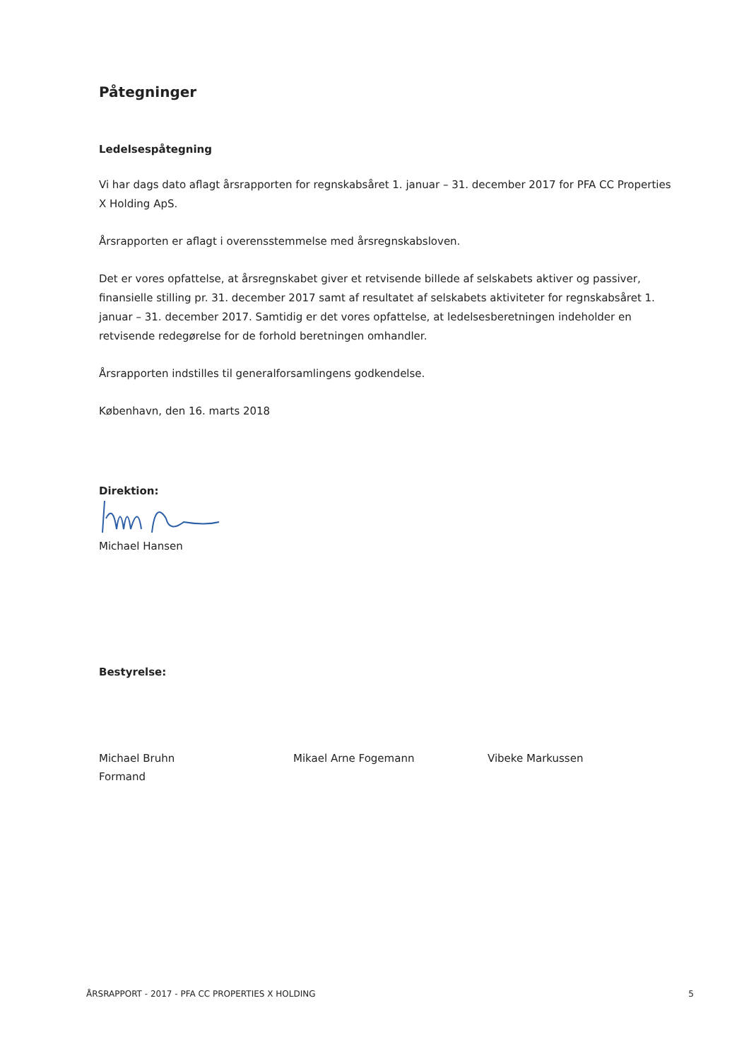Påtegninger
Ledelsespåtegning
Vi har dags dato aflagt årsrapporten for regnskabsåret 1. januar – 31. december 2017 for PFA CC Properties X Holding ApS.
Årsrapporten er aflagt i overensstemmelse med årsregnskabsloven.
Det er vores opfattelse, at årsregnskabet giver et retvisende billede af selskabets aktiver og passiver, finansielle stilling pr. 31. december 2017 samt af resultatet af selskabets aktiviteter for regnskabsåret 1. januar – 31. december 2017. Samtidig er det vores opfattelse, at ledelsesberetningen indeholder en retvisende redegørelse for de forhold beretningen omhandler.
Årsrapporten indstilles til generalforsamlingens godkendelse.
København, den 16. marts 2018
Direktion:
Michael Hansen
Bestyrelse:
Michael Bruhn
Formand
Mikael Arne Fogemann Vibeke Markussen
ÅRSRAPPORT - 2017 - PFA CC PROPERTIES X HOLDING 5